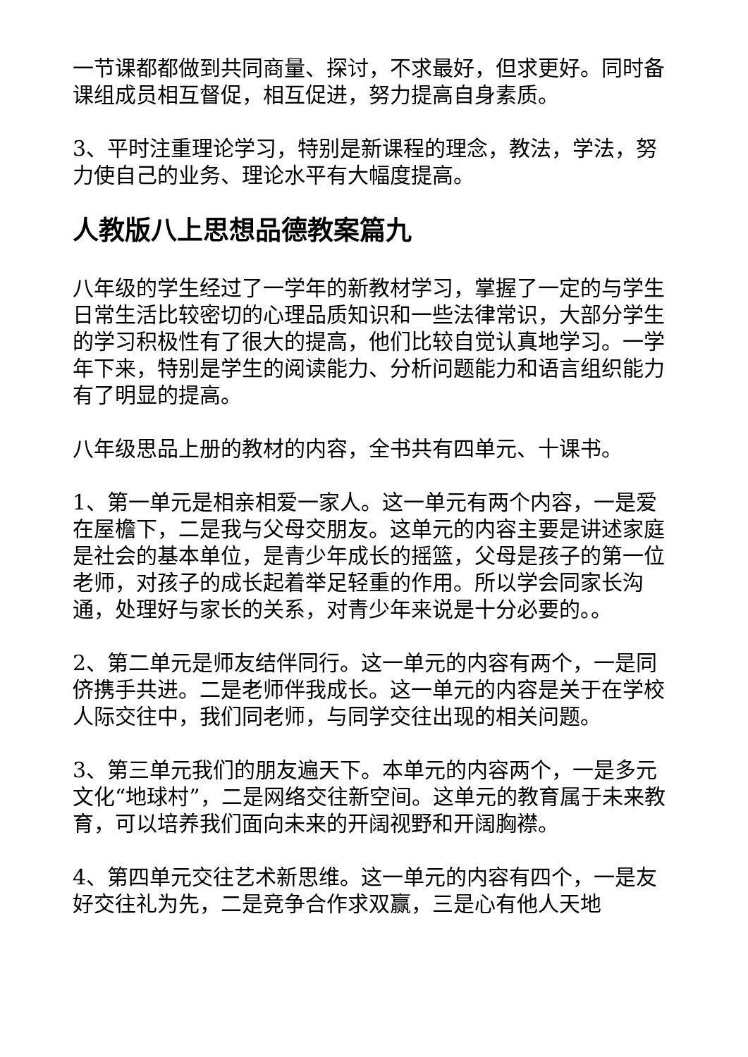一节课都都做到共同商量、探讨，不求最好，但求更好。同时备课组成员相互督促，相互促进，努力提高自身素质。
3、平时注重理论学习，特别是新课程的理念，教法，学法，努力使自己的业务、理论水平有大幅度提高。
人教版八上思想品德教案篇九
八年级的学生经过了一学年的新教材学习，掌握了一定的与学生日常生活比较密切的心理品质知识和一些法律常识，大部分学生的学习积极性有了很大的提高，他们比较自觉认真地学习。一学年下来，特别是学生的阅读能力、分析问题能力和语言组织能力有了明显的提高。
八年级思品上册的教材的内容，全书共有四单元、十课书。
1、第一单元是相亲相爱一家人。这一单元有两个内容，一是爱在屋檐下，二是我与父母交朋友。这单元的内容主要是讲述家庭是社会的基本单位，是青少年成长的摇篮，父母是孩子的第一位老师，对孩子的成长起着举足轻重的作用。所以学会同家长沟通，处理好与家长的关系，对青少年来说是十分必要的。。
2、第二单元是师友结伴同行。这一单元的内容有两个，一是同侪携手共进。二是老师伴我成长。这一单元的内容是关于在学校人际交往中，我们同老师，与同学交往出现的相关问题。
3、第三单元我们的朋友遍天下。本单元的内容两个，一是多元文化“地球村”，二是网络交往新空间。这单元的教育属于未来教育，可以培养我们面向未来的开阔视野和开阔胸襟。
4、第四单元交往艺术新思维。这一单元的内容有四个，一是友好交往礼为先，二是竞争合作求双赢，三是心有他人天地